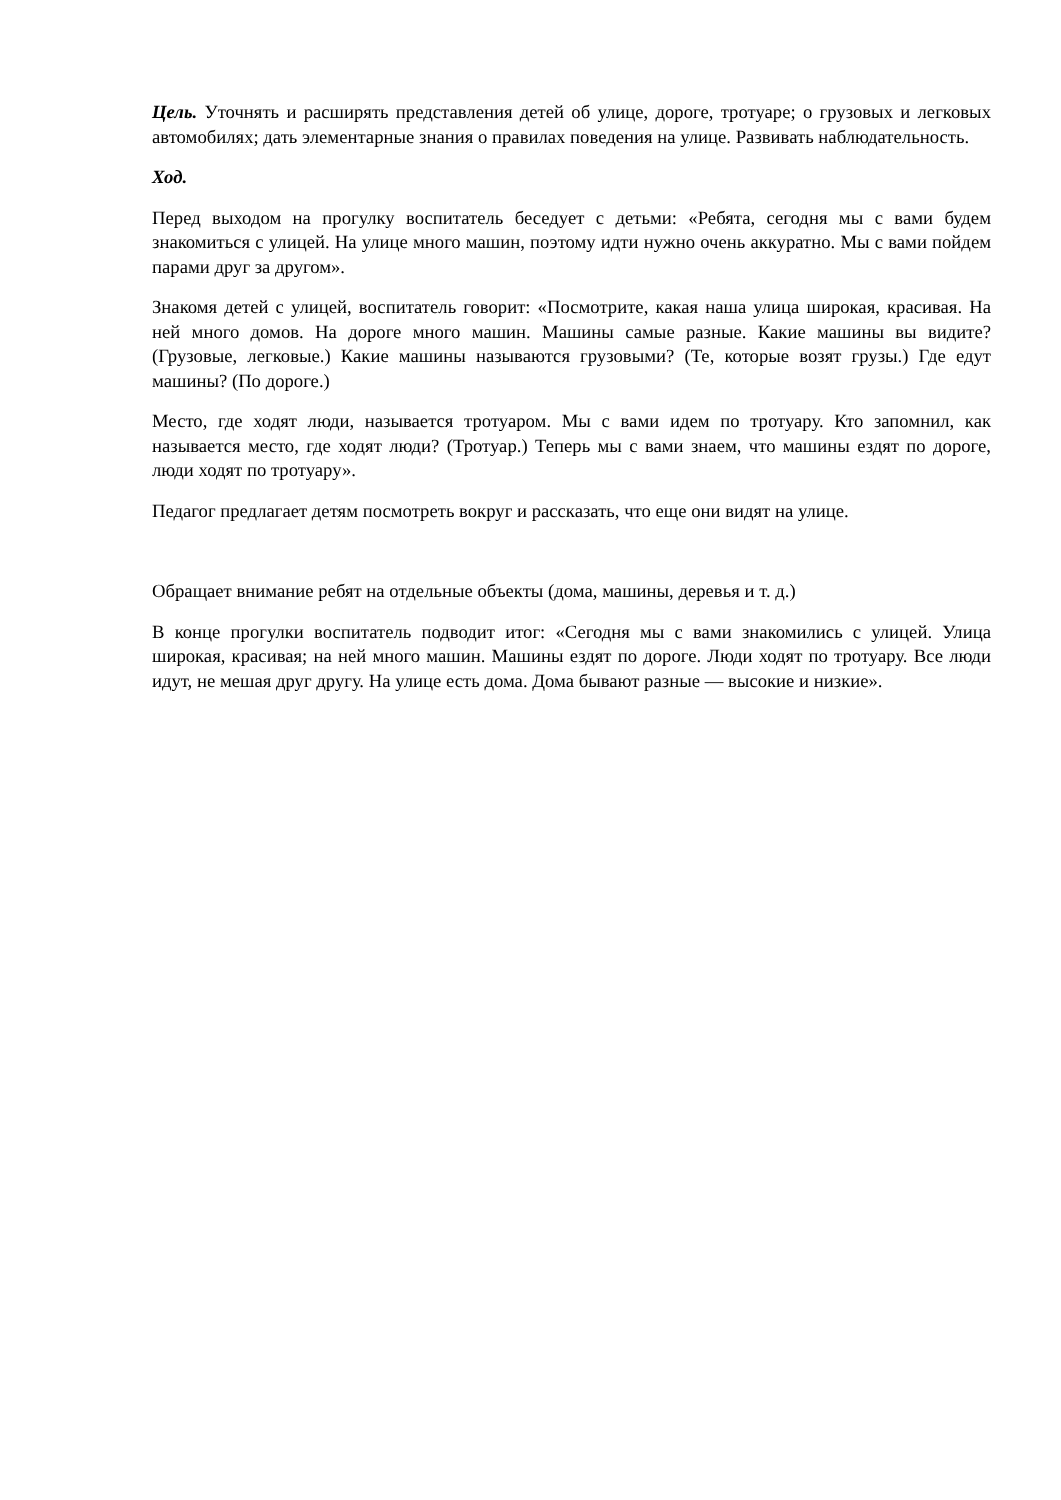Цель. Уточнять и расширять представления детей об улице, дороге, тротуаре; о грузовых и легковых автомобилях; дать элементарные знания о правилах поведения на улице. Развивать наблюдательность.
Ход.
Перед выходом на прогулку воспитатель беседует с детьми: «Ребята, сегодня мы с вами будем знакомиться с улицей. На улице много машин, поэтому идти нужно очень аккуратно. Мы с вами пойдем парами друг за другом».
Знакомя детей с улицей, воспитатель говорит: «Посмотрите, какая наша улица широкая, красивая. На ней много домов. На дороге много машин. Машины самые разные. Какие машины вы видите? (Грузовые, легковые.) Какие машины называются грузовыми? (Те, которые возят грузы.) Где едут машины? (По дороге.)
Место, где ходят люди, называется тротуаром. Мы с вами идем по тротуару. Кто запомнил, как называется место, где ходят люди? (Тротуар.) Теперь мы с вами знаем, что машины ездят по дороге, люди ходят по тротуару».
Педагог предлагает детям посмотреть вокруг и рассказать, что еще они видят на улице.
Обращает внимание ребят на отдельные объекты (дома, машины, деревья и т. д.)
В конце прогулки воспитатель подводит итог: «Сегодня мы с вами знакомились с улицей. Улица широкая, красивая; на ней много машин. Машины ездят по дороге. Люди ходят по тротуару. Все люди идут, не мешая друг другу. На улице есть дома. Дома бывают разные — высокие и низкие».